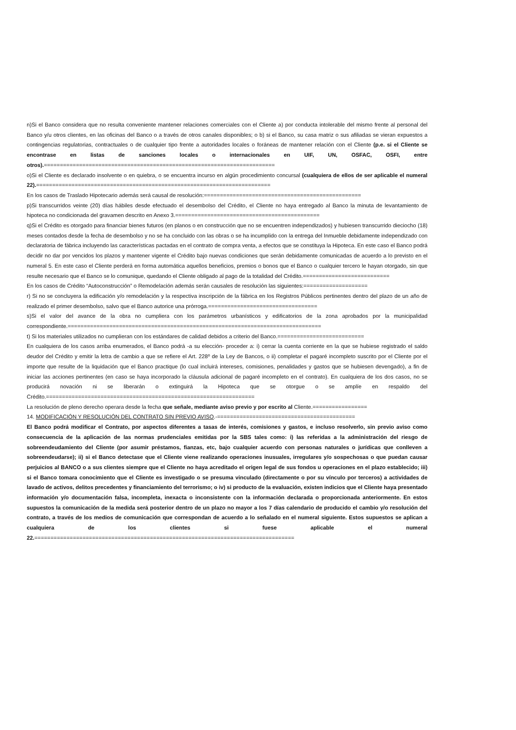n)Si el Banco considera que no resulta conveniente mantener relaciones comerciales con el Cliente a) por conducta intolerable del mismo frente al personal del Banco y/u otros clientes, en las oficinas del Banco o a través de otros canales disponibles; o b) si el Banco, su casa matriz o sus afiliadas se vieran expuestos a contingencias regulatorias, contractuales o de cualquier tipo frente a autoridades locales o foráneas de mantener relación con el Cliente (p.e. si el Cliente se encontrase en listas de sanciones locales o internacionales en UIF, UN, OSFAC, OSFI, entre otros).========================================================================
o)Si el Cliente es declarado insolvente o en quiebra, o se encuentra incurso en algún procedimiento concursal (cualquiera de ellos de ser aplicable el numeral 22).=========================================================================
En los casos de Traslado Hipotecario además será causal de resolución:=================================================
p)Si transcurridos veinte (20) días hábiles desde efectuado el desembolso del Crédito, el Cliente no haya entregado al Banco la minuta de levantamiento de hipoteca no condicionada del gravamen descrito en Anexo 3.=============================================
q)Si el Crédito es otorgado para financiar bienes futuros (en planos o en construcción que no se encuentren independizados) y hubiesen transcurrido dieciocho (18) meses contados desde la fecha de desembolso y no se ha concluido con las obras o se ha incumplido con la entrega del Inmueble debidamente independizado con declaratoria de fábrica incluyendo las características pactadas en el contrato de compra venta, a efectos que se constituya la Hipoteca. En este caso el Banco podrá decidir no dar por vencidos los plazos y mantener vigente el Crédito bajo nuevas condiciones que serán debidamente comunicadas de acuerdo a lo previsto en el numeral 5. En este caso el Cliente perderá en forma automática aquellos beneficios, premios o bonos que el Banco o cualquier tercero le hayan otorgado, sin que resulte necesario que el Banco se lo comunique, quedando el Cliente obligado al pago de la totalidad del Crédito.===========================
En los casos de Crédito “Autoconstrucción” o Remodelación además serán causales de resolución las siguientes:====================
r) Si no se concluyera la edificación y/o remodelación y la respectiva inscripción de la fábrica en los Registros Públicos pertinentes dentro del plazo de un año de realizado el primer desembolso, salvo que el Banco autorice una prórroga.==================================
s)Si el valor del avance de la obra no cumpliera con los parámetros urbanísticos y edificatorios de la zona aprobados por la municipalidad correspondiente.===============================================================================
t) Si los materiales utilizados no cumplieran con los estándares de calidad debidos a criterio del Banco.===========================
En cualquiera de los casos arriba enumerados, el Banco podrá -a su elección- proceder a: i) cerrar la cuenta corriente en la que se hubiese registrado el saldo deudor del Crédito y emitir la letra de cambio a que se refiere el Art. 228º de la Ley de Bancos, o ii) completar el pagaré incompleto suscrito por el Cliente por el importe que resulte de la liquidación que el Banco practique (lo cual incluirá intereses, comisiones, penalidades y gastos que se hubiesen devengado), a fin de iniciar las acciones pertinentes (en caso se haya incorporado la cláusula adicional de pagaré incompleto en el contrato). En cualquiera de los dos casos, no se producirá novación ni se liberarán o extinguirá la Hipoteca que se otorgue o se amplíe en respaldo del Crédito.=================================================================
La resolución de pleno derecho operara desde la fecha que señale, mediante aviso previo y por escrito al Cliente.=================
14. MODIFICACIÓN Y RESOLUCIÓN DEL CONTRATO SIN PREVIO AVISO.-===========================================
El Banco podrá modificar el Contrato, por aspectos diferentes a tasas de interés, comisiones y gastos, e incluso resolverlo, sin previo aviso como consecuencia de la aplicación de las normas prudenciales emitidas por la SBS tales como: i) las referidas a la administración del riesgo de sobreendeudamiento del Cliente (por asumir préstamos, fianzas, etc, bajo cualquier acuerdo con personas naturales o jurídicas que conlleven a sobreendeudarse); ii) si el Banco detectase que el Cliente viene realizando operaciones inusuales, irregulares y/o sospechosas o que puedan causar perjuicios al BANCO o a sus clientes siempre que el Cliente no haya acreditado el origen legal de sus fondos u operaciones en el plazo establecido; iii) si el Banco tomara conocimiento que el Cliente es investigado o se presuma vinculado (directamente o por su vínculo por terceros) a actividades de lavado de activos, delitos precedentes y financiamiento del terrorismo; o iv) si producto de la evaluación, existen indicios que el Cliente haya presentado información y/o documentación falsa, incompleta, inexacta o inconsistente con la información declarada o proporcionada anteriormente. En estos supuestos la comunicación de la medida será posterior dentro de un plazo no mayor a los 7 días calendario de producido el cambio y/o resolución del contrato, a través de los medios de comunicación que correspondan de acuerdo a lo señalado en el numeral siguiente. Estos supuestos se aplican a cualquiera de los clientes si fuese aplicable el numeral 22.=================================================================================